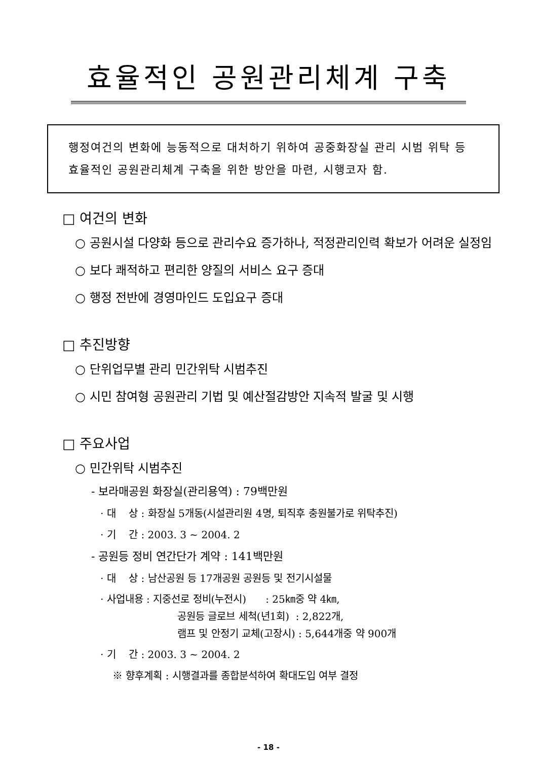효율적인 공원관리체계 구축
행정여건의 변화에 능동적으로 대처하기 위하여 공중화장실 관리 시범 위탁 등 효율적인 공원관리체계 구축을 위한 방안을 마련, 시행코자 함.
□ 여건의 변화
○ 공원시설 다양화 등으로 관리수요 증가하나, 적정관리인력 확보가 어려운 실정임
○ 보다 쾌적하고 편리한 양질의 서비스 요구 증대
○ 행정 전반에 경영마인드 도입요구 증대
□ 추진방향
○ 단위업무별 관리 민간위탁 시범추진
○ 시민 참여형 공원관리 기법 및 예산절감방안 지속적 발굴 및 시행
□ 주요사업
○ 민간위탁 시범추진
- 보라매공원 화장실(관리용역) : 79백만원
· 대 상 : 화장실 5개동(시설관리원 4명, 퇴직후 충원불가로 위탁추진)
· 기 간 : 2003. 3 ~ 2004. 2
- 공원등 정비 연간단가 계약 : 141백만원
· 대 상 : 남산공원 등 17개공원 공원등 및 전기시설물
· 사업내용 : 지중선로 정비(누전시) : 25㎞중 약 4㎞,
공원등 글로브 세척(년1회) : 2,822개,
램프 및 안정기 교체(고장시) : 5,644개중 약 900개
· 기 간 : 2003. 3 ~ 2004. 2
※ 향후계획 : 시행결과를 종합분석하여 확대도입 여부 결정
- 18 -